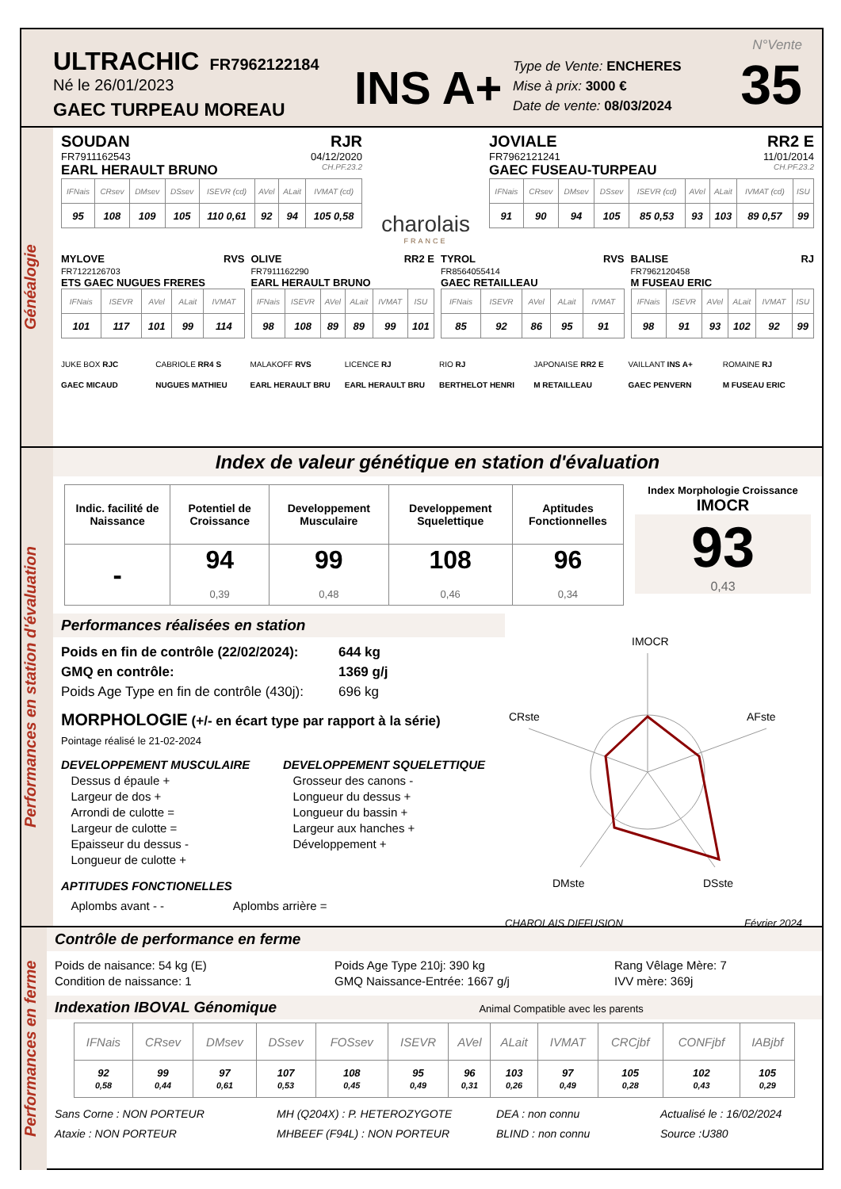ULTRACHIC FR7962122184
Né le 26/01/2023
GAEC TURPEAU MOREAU
INS A+
Type de Vente: ENCHERES
Mise à prix: 3000 €
Date de vente: 08/03/2024
N°Vente
35
Généalogie
SOUDAN RJR
FR7911162543 04/12/2020
EARL HERAULT BRUNO CH.PF.23.2
| IFNais | CRsev | DMsev | DSsev | ISEVR (cd) | AVel | ALait | IVMAT (cd) |
| --- | --- | --- | --- | --- | --- | --- | --- |
| 95 | 108 | 109 | 105 | 110 0,61 | 92 | 94 | 105 0,58 |
charolais
FRANCE
JOVIALE RR2 E
FR7962121241 11/01/2014
GAEC FUSEAU-TURPEAU CH.PF.23.2
| IFNais | CRsev | DMsev | DSsev | ISEVR (cd) | AVel | ALait | IVMAT (cd) | ISU |
| --- | --- | --- | --- | --- | --- | --- | --- | --- |
| 91 | 90 | 94 | 105 | 85 0,53 | 93 | 103 | 89 0,57 | 99 |
MYLOVE RVS
FR7122126703
ETS GAEC NUGUES FRERES
| IFNais | ISEVR | AVel | ALait | IVMAT |
| --- | --- | --- | --- | --- |
| 101 | 117 | 101 | 99 | 114 |
OLIVE RR2 E
FR7911162290
EARL HERAULT BRUNO
| IFNais | ISEVR | AVel | ALait | IVMAT | ISU |
| --- | --- | --- | --- | --- | --- |
| 98 | 108 | 89 | 89 | 99 | 101 |
TYROL RVS
FR8564055414
GAEC RETAILLEAU
| IFNais | ISEVR | AVel | ALait | IVMAT |
| --- | --- | --- | --- | --- |
| 85 | 92 | 86 | 95 | 91 |
BALISE RJ
FR7962120458
M FUSEAU ERIC
| IFNais | ISEVR | AVel | ALait | IVMAT | ISU |
| --- | --- | --- | --- | --- | --- |
| 98 | 91 | 93 | 102 | 92 | 99 |
JUKE BOX RJC
GAEC MICAUD
CABRIOLE RR4 S
NUGUES MATHIEU
MALAKOFF RVS
EARL HERAULT BRU
LICENCE RJ
EARL HERAULT BRU
RIO RJ
BERTHELOT HENRI
JAPONAISE RR2 E
M RETAILLEAU
VAILLANT INS A+
GAEC PENVERN
ROMAINE RJ
M FUSEAU ERIC
Performances en station d'évaluation
Index de valeur génétique en station d'évaluation
| Indic. facilité de Naissance | Potentiel de Croissance | Developpement Musculaire | Developpement Squelettique | Aptitudes Fonctionnelles |
| --- | --- | --- | --- | --- |
| - | 94 0,39 | 99 0,48 | 108 0,46 | 96 0,34 |
Index Morphologie Croissance
IMOCR
93
0,43
Performances réalisées en station
Poids en fin de contrôle (22/02/2024): 644 kg GMQ en contrôle: 1369 g/j Poids Age Type en fin de contrôle (430j): 696 kg
MORPHOLOGIE (+/- en écart type par rapport à la série)
Pointage réalisé le 21-02-2024
DEVELOPPEMENT MUSCULAIRE
Dessus d épaule +
Largeur de dos +
Arrondi de culotte =
Largeur de culotte =
Epaisseur du dessus -
Longueur de culotte +
DEVELOPPEMENT SQUELETTIQUE
Grosseur des canons -
Longueur du dessus +
Longueur du bassin +
Largeur aux hanches +
Développement +
APTITUDES FONCTIONELLES
Aplombs avant - - Aplombs arrière =
IMOCR
CRste
AFste
DMste
DSste
CHAROLAIS DIFFUSION Février 2024
Performances en ferme
Contrôle de performance en ferme
Poids de naisance: 54 kg (E)
Condition de naissance: 1
Poids Age Type 210j: 390 kg
GMQ Naissance-Entrée: 1667 g/j
Rang Vêlage Mère: 7
IVV mère: 369j
Indexation IBOVAL Génomique Animal Compatible avec les parents
| IFNais | CRsev | DMsev | DSsev | FOSsev | ISEVR | AVel | ALait | IVMAT | CRCjbf | CONFjbf | IABjbf |
| --- | --- | --- | --- | --- | --- | --- | --- | --- | --- | --- | --- |
| 92 0,58 | 99 0,44 | 97 0,61 | 107 0,53 | 108 0,45 | 95 0,49 | 96 0,31 | 103 0,26 | 97 0,49 | 105 0,28 | 102 0,43 | 105 0,29 |
Sans Corne : NON PORTEUR MH (Q204X) : P. HETEROZYGOTE DEA : non connu Actualisé le : 16/02/2024 Ataxie : NON PORTEUR MHBEEF (F94L) : NON PORTEUR BLIND : non connu Source :U380